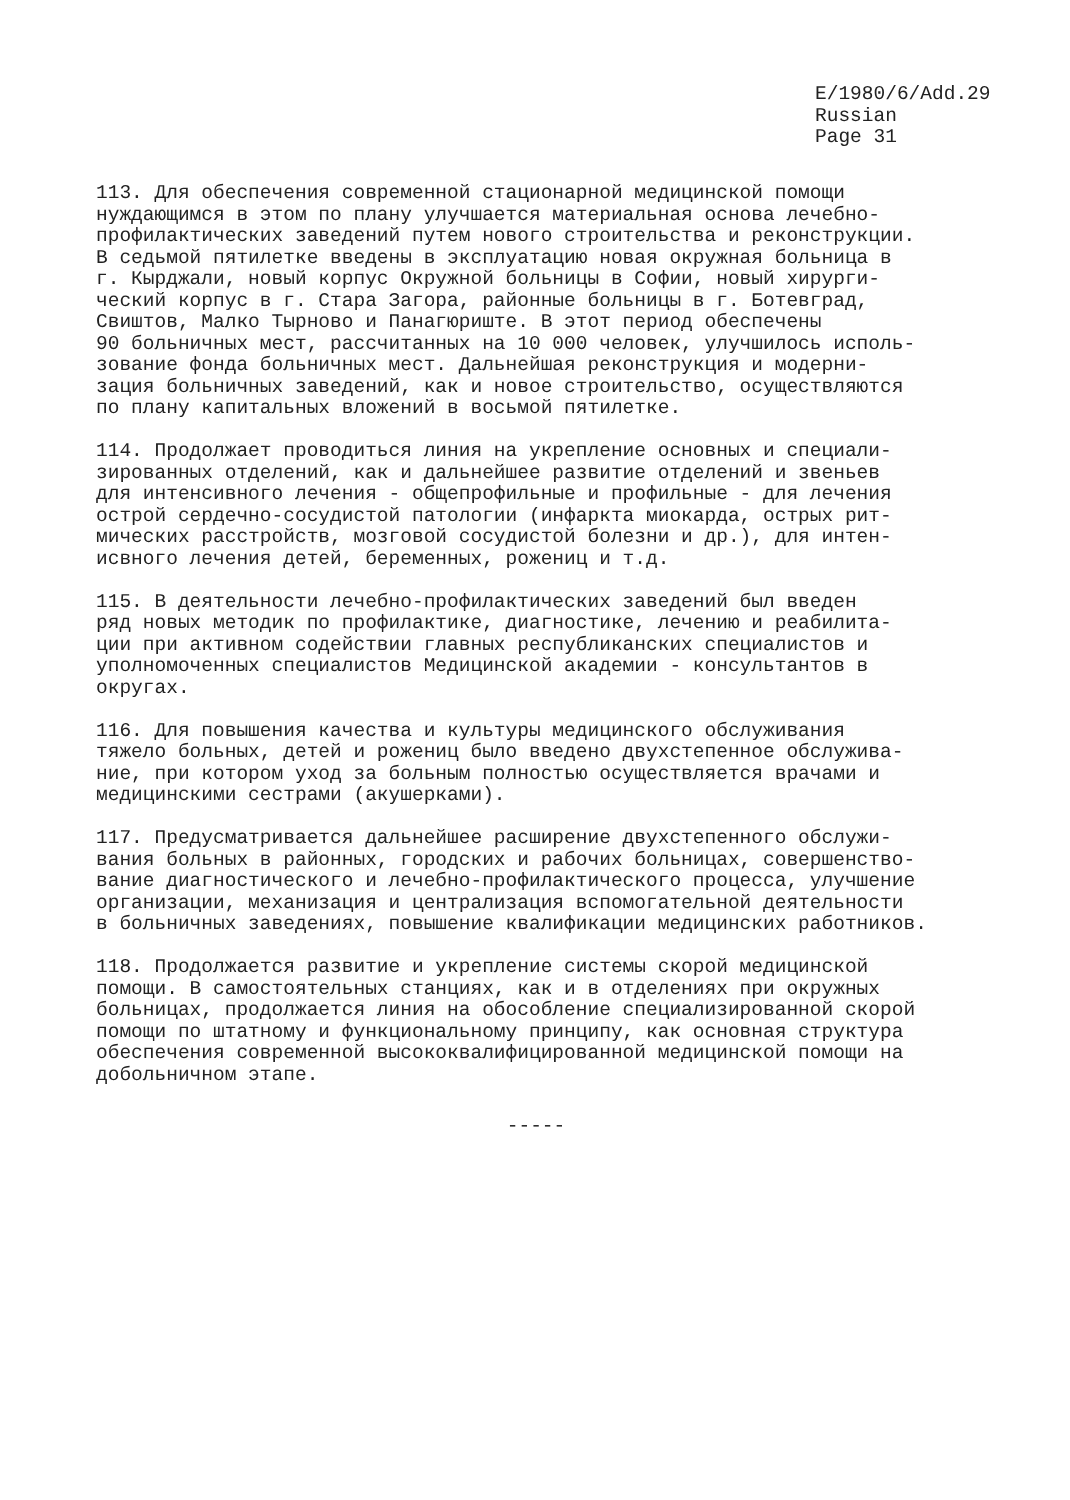E/1980/6/Add.29
Russian
Page 31
113. Для обеспечения современной стационарной медицинской помощи нуждающимся в этом по плану улучшается материальная основа лечебно- профилактических заведений путем нового строительства и реконструкции. В седьмой пятилетке введены в эксплуатацию новая окружная больница в г. Кырджали, новый корпус Окружной больницы в Софии, новый хирурги- ческий корпус в г. Стара Загора, районные больницы в г. Ботевград, Свиштов, Малко Тырново и Панагюриште. В этот период обеспечены 90 больничных мест, рассчитанных на 10 000 человек, улучшилось исполь- зование фонда больничных мест. Дальнейшая реконструкция и модерни- зация больничных заведений, как и новое строительство, осуществляются по плану капитальных вложений в восьмой пятилетке.
114. Продолжает проводиться линия на укрепление основных и специали- зированных отделений, как и дальнейшее развитие отделений и звеньев для интенсивного лечения - общепрофильные и профильные - для лечения острой сердечно-сосудистой патологии (инфаркта миокарда, острых рит- мических расстройств, мозговой сосудистой болезни и др.), для интен- исвного лечения детей, беременных, рожениц и т.д.
115. В деятельности лечебно-профилактических заведений был введен ряд новых методик по профилактике, диагностике, лечению и реабилита- ции при активном содействии главных республиканских специалистов и уполномоченных специалистов Медицинской академии - консультантов в округах.
116. Для повышения качества и культуры медицинского обслуживания тяжело больных, детей и рожениц было введено двухстепенное обслужива- ние, при котором уход за больным полностью осуществляется врачами и медицинскими сестрами (акушерками).
117. Предусматривается дальнейшее расширение двухстепенного обслужи- вания больных в районных, городских и рабочих больницах, совершенство- вание диагностического и лечебно-профилактического процесса, улучшение организации, механизация и централизация вспомогательной деятельности в больничных заведениях, повышение квалификации медицинских работников.
118. Продолжается развитие и укрепление системы скорой медицинской помощи. В самостоятельных станциях, как и в отделениях при окружных больницах, продолжается линия на обособление специализированной скорой помощи по штатному и функциональному принципу, как основная структура обеспечения современной высококвалифицированной медицинской помощи на добольничном этапе.
-----